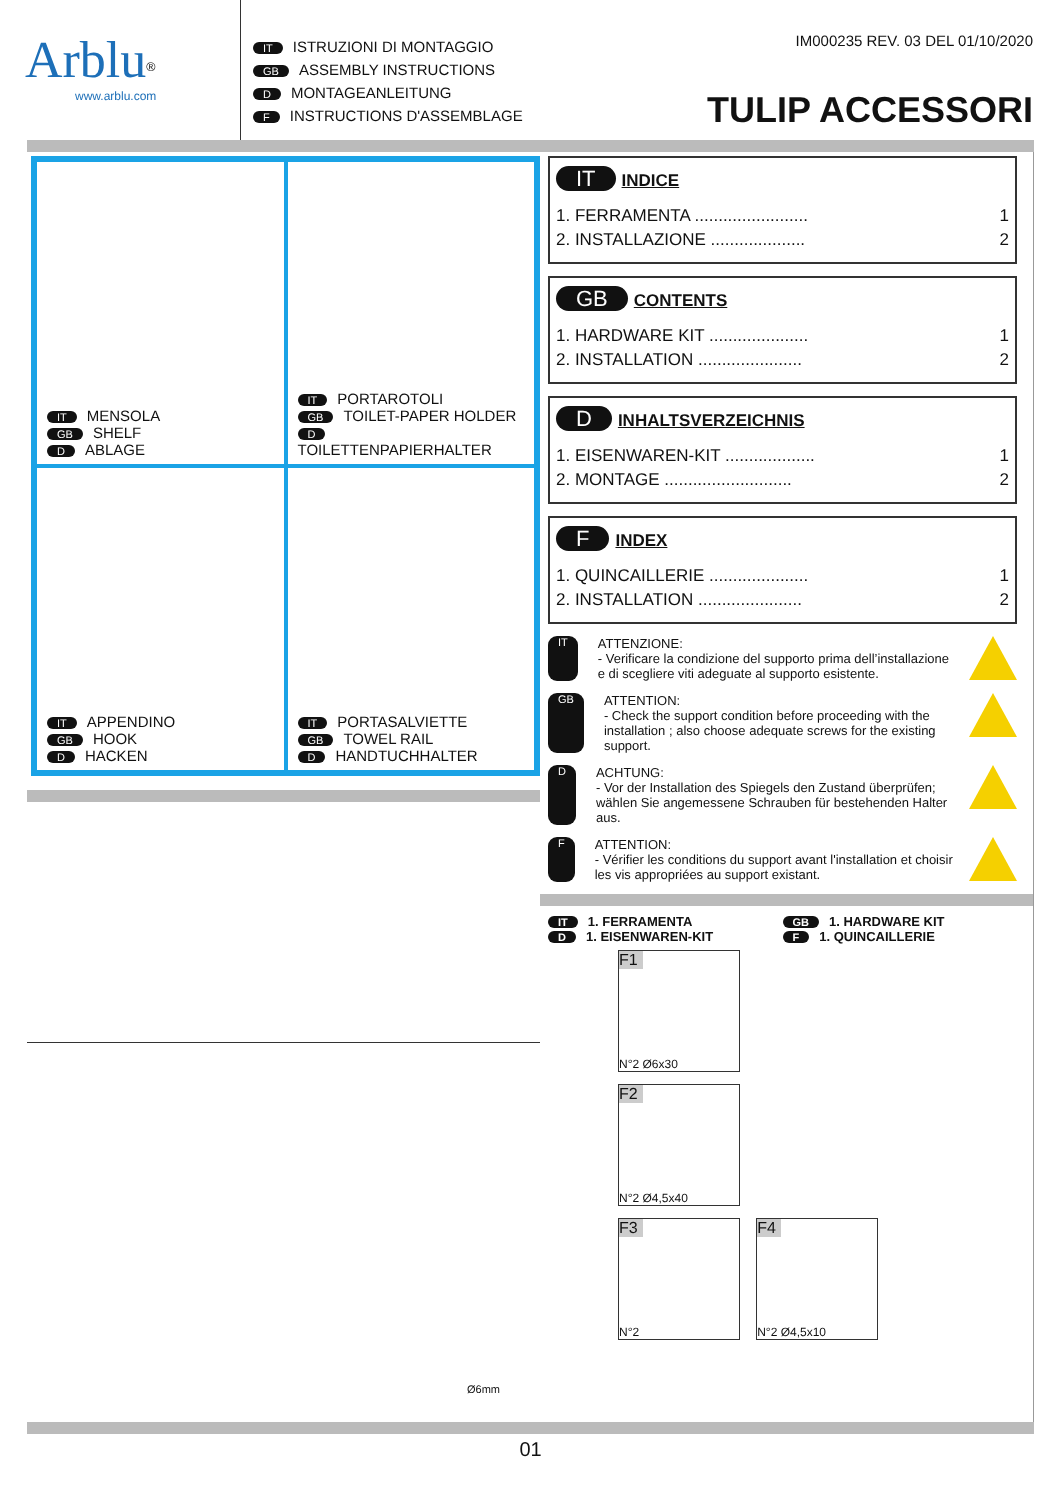Arblu<sup>®</sup>
www.arblu.com
IT ISTRUZIONI DI MONTAGGIO
GB ASSEMBLY INSTRUCTIONS
D MONTAGEANLEITUNG
F INSTRUCTIONS D'ASSEMBLAGE
IM000235 REV. 03 DEL 01/10/2020
TULIP ACCESSORI
IT MENSOLA
GB SHELF
D ABLAGE
IT PORTAROTOLI
GB TOILET-PAPER HOLDER
D TOILETTENPAPIERHALTER
IT APPENDINO
GB HOOK
D HACKEN
IT PORTASALVIETTE
GB TOWEL RAIL
D HANDTUCHHALTER
Ø6mm
IT INDICE
1. FERRAMENTA ........................ 1
2. INSTALLAZIONE .................... 2
GB CONTENTS
1. HARDWARE KIT ..................... 1
2. INSTALLATION ...................... 2
D INHALTSVERZEICHNIS
1. EISENWAREN-KIT ................... 1
2. MONTAGE ........................... 2
F INDEX
1. QUINCAILLERIE ..................... 1
2. INSTALLATION ...................... 2
IT
ATTENZIONE:
- Verificare la condizione del supporto prima dell’installazione e di scegliere viti adeguate al supporto esistente.
GB
ATTENTION:
- Check the support condition before proceeding with the installation ; also choose adequate screws for the existing support.
D
ACHTUNG:
- Vor der Installation des Spiegels den Zustand überprüfen; wählen Sie angemessene Schrauben für bestehenden Halter aus.
F
ATTENTION:
- Vérifier les conditions du support avant l'installation et choisir les vis appropriées au support existant.
IT 1. FERRAMENTA
GB 1. HARDWARE KIT
D 1. EISENWAREN-KIT
F 1. QUINCAILLERIE
F1 N°2 Ø6x30
F2 N°2 Ø4,5x40
F3 N°2
F4 N°2 Ø4,5x10
01